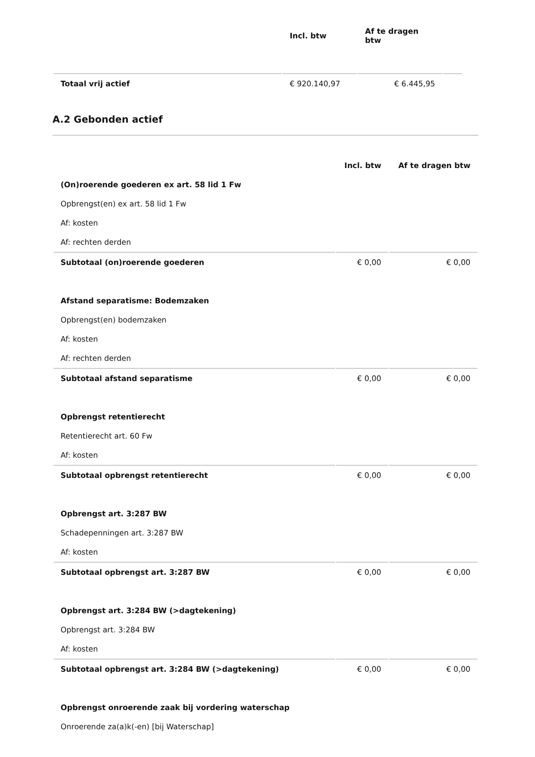| | Incl. btw | Af te dragen btw | |
| --- | --- | --- | --- |
| Totaal vrij actief | € 920.140,97 | € 6.445,95 | |
A.2 Gebonden actief
| | Incl. btw | Af te dragen btw |
| --- | --- | --- |
| (On)roerende goederen ex art. 58 lid 1 Fw | | |
| Opbrengst(en) ex art. 58 lid 1 Fw | | |
| Af: kosten | | |
| Af: rechten derden | | |
| Subtotaal (on)roerende goederen | € 0,00 | € 0,00 |
| Afstand separatisme: Bodemzaken | | |
| Opbrengst(en) bodemzaken | | |
| Af: kosten | | |
| Af: rechten derden | | |
| Subtotaal afstand separatisme | € 0,00 | € 0,00 |
| Opbrengst retentierecht | | |
| Retentierecht art. 60 Fw | | |
| Af: kosten | | |
| Subtotaal opbrengst retentierecht | € 0,00 | € 0,00 |
| Opbrengst art. 3:287 BW | | |
| Schadepenningen art. 3:287 BW | | |
| Af: kosten | | |
| Subtotaal opbrengst art. 3:287 BW | € 0,00 | € 0,00 |
| Opbrengst art. 3:284 BW (>dagtekening) | | |
| Opbrengst art. 3:284 BW | | |
| Af: kosten | | |
| Subtotaal opbrengst art. 3:284 BW (>dagtekening) | € 0,00 | € 0,00 |
| Opbrengst onroerende zaak bij vordering waterschap | | |
| Onroerende za(a)k(-en) [bij Waterschap] | | |